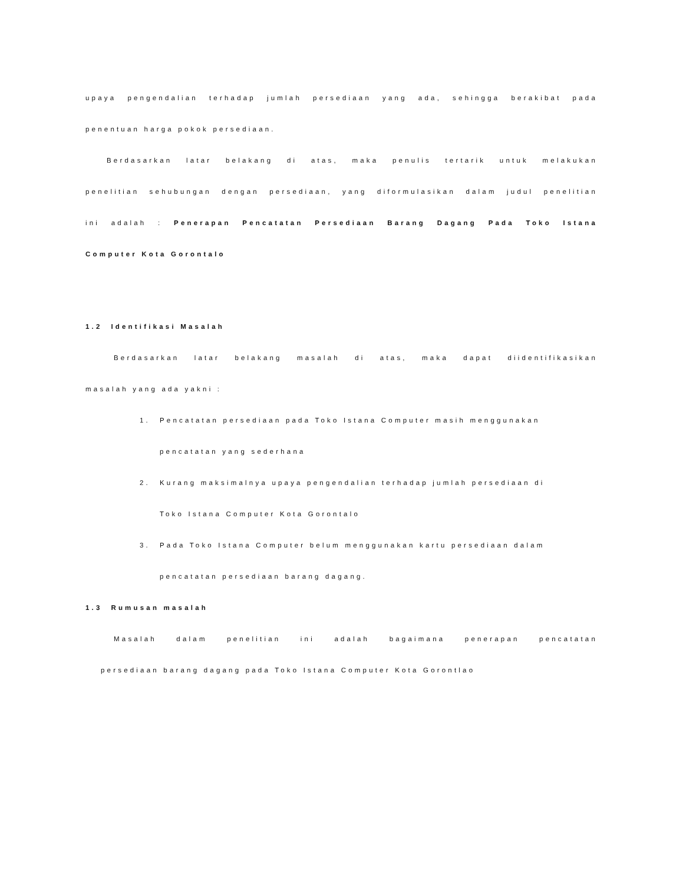upaya pengendalian terhadap jumlah persediaan yang ada, sehingga berakibat pada
penentuan harga pokok persediaan.
Berdasarkan latar belakang di atas, maka penulis tertarik untuk melakukan
penelitian sehubungan dengan persediaan, yang diformulasikan dalam judul penelitian
ini adalah : Penerapan Pencatatan Persediaan Barang Dagang Pada Toko Istana
Computer Kota Gorontalo
1.2 Identifikasi Masalah
Berdasarkan latar belakang masalah di atas, maka dapat diidentifikasikan
masalah yang ada yakni :
1. Pencatatan persediaan pada Toko Istana Computer masih menggunakan
pencatatan yang sederhana
2. Kurang maksimalnya upaya pengendalian terhadap jumlah persediaan di
Toko Istana Computer Kota Gorontalo
3. Pada Toko Istana Computer belum menggunakan kartu persediaan dalam
pencatatan persediaan barang dagang.
1.3 Rumusan masalah
Masalah dalam penelitian ini adalah bagaimana penerapan pencatatan
persediaan barang dagang pada Toko Istana Computer Kota Gorontlao